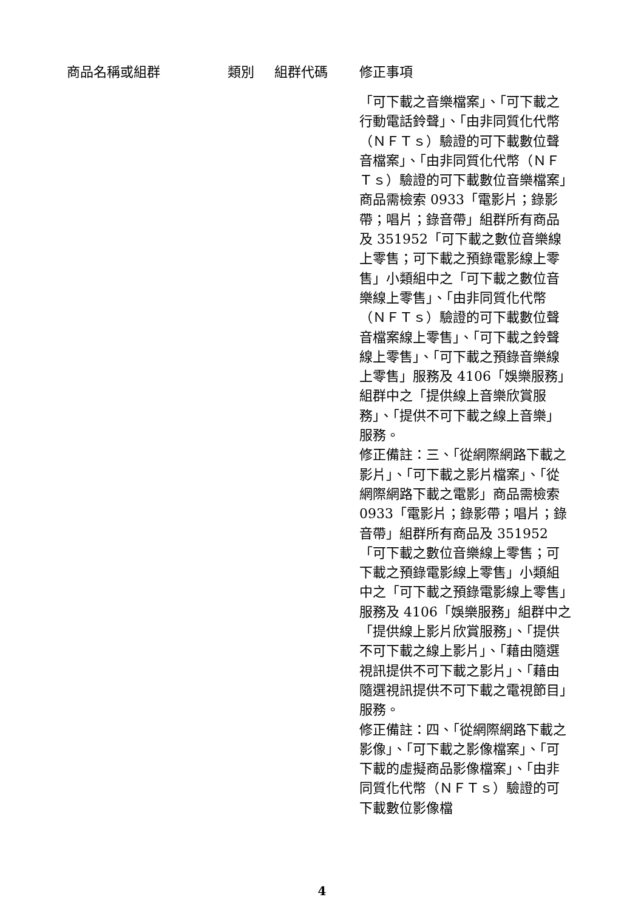| 商品名稱或組群 | 類別 | 組群代碼 | 修正事項 |
| --- | --- | --- | --- |
| | | | 「可下載之音樂檔案」、「可下載之行動電話鈴聲」、「由非同質化代幣（ＮＦＴｓ）驗證的可下載數位聲音檔案」、「由非同質化代幣（ＮＦＴｓ）驗證的可下載數位音樂檔案」商品需檢索 0933「電影片；錄影帶；唱片；錄音帶」組群所有商品及 351952「可下載之數位音樂線上零售；可下載之預錄電影線上零售」小類組中之「可下載之數位音樂線上零售」、「由非同質化代幣（ＮＦＴｓ）驗證的可下載數位聲音檔案線上零售」、「可下載之鈴聲線上零售」、「可下載之預錄音樂線上零售」服務及 4106「娛樂服務」組群中之「提供線上音樂欣賞服務」、「提供不可下載之線上音樂」服務。 修正備註：三、「從網際網路下載之影片」、「可下載之影片檔案」、「從網際網路下載之電影」商品需檢索 0933「電影片；錄影帶；唱片；錄音帶」組群所有商品及 351952「可下載之數位音樂線上零售；可下載之預錄電影線上零售」小類組中之「可下載之預錄電影線上零售」服務及 4106「娛樂服務」組群中之「提供線上影片欣賞服務」、「提供不可下載之線上影片」、「藉由隨選視訊提供不可下載之影片」、「藉由隨選視訊提供不可下載之電視節目」服務。 修正備註：四、「從網際網路下載之影像」、「可下載之影像檔案」、「可下載的虛擬商品影像檔案」、「由非同質化代幣（ＮＦＴｓ）驗證的可下載數位影像檔 |
4